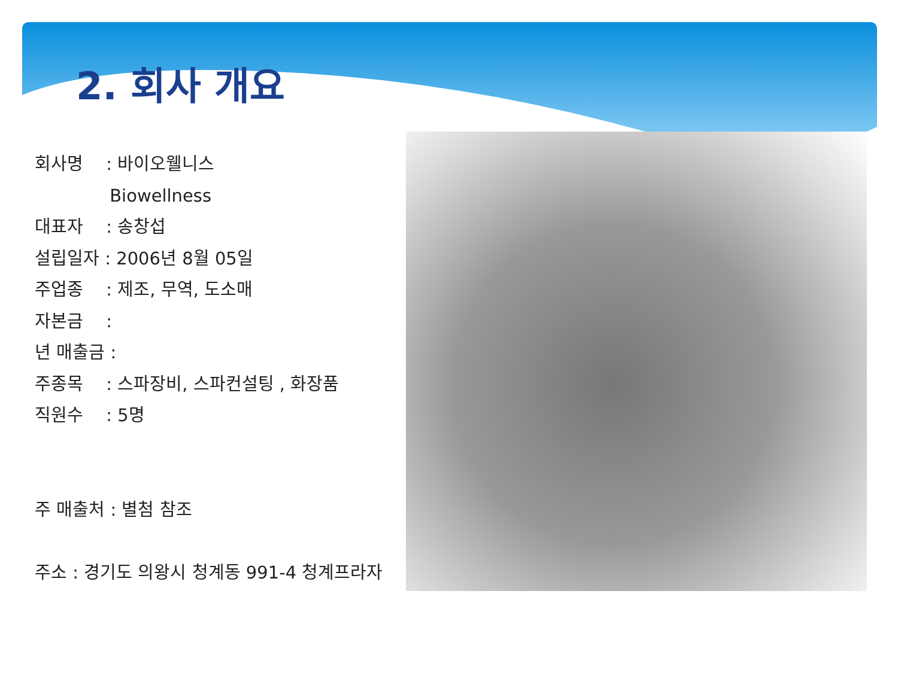2. 회사 개요
회사명　 : 바이오웰니스
　　　　 Biowellness
대표자　 : 송창섭
설립일자 : 2006년 8월 05일
주업종　 : 제조, 무역, 도소매
자본금　 :
년 매출금 :
주종목　 : 스파장비, 스파컨설팅 , 화장품
직원수　 : 5명
주 매출처 : 별첨 참조
주소 : 경기도 의왕시 청계동 991-4 청계프라자